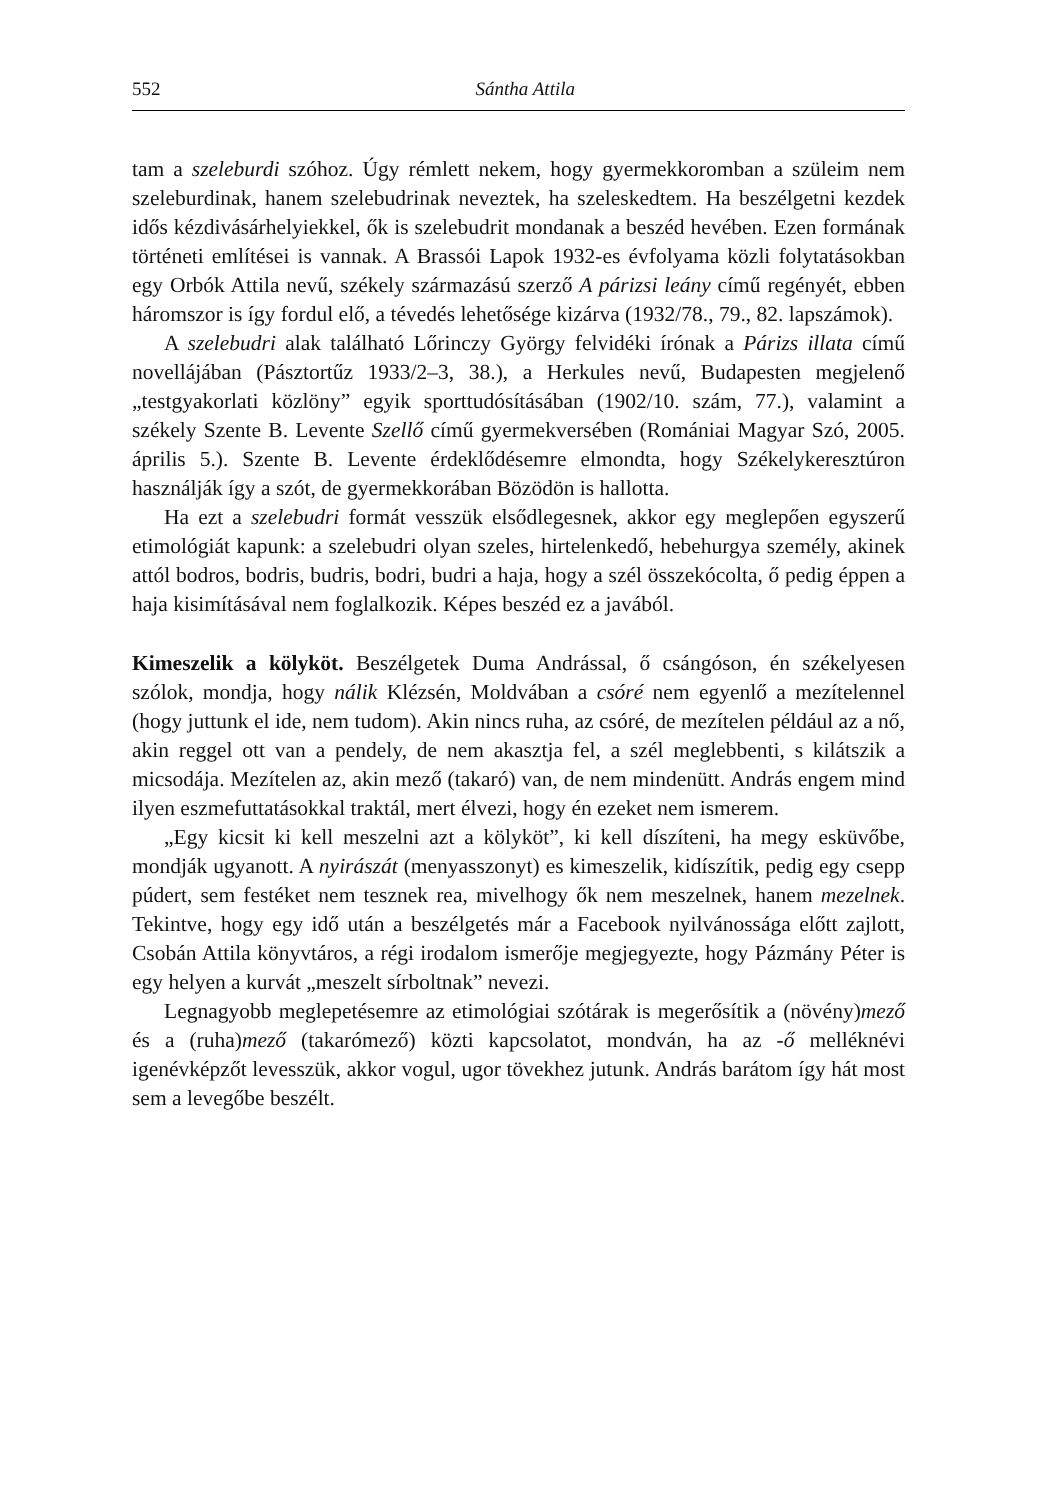552 Sántha Attila
tam a szeleburdi szóhoz. Úgy rémlett nekem, hogy gyermekkoromban a szüleim nem szeleburdinak, hanem szelebudrinak neveztek, ha szeleskedtem. Ha beszélgetni kezdek idős kézdivásárhelyiekkel, ők is szelebudrit mondanak a beszéd hevében. Ezen formának történeti említései is vannak. A Brassói Lapok 1932-es évfolyama közli folytatásokban egy Orbók Attila nevű, székely származású szerző A párizsi leány című regényét, ebben háromszor is így fordul elő, a tévedés lehetősége kizárva (1932/78., 79., 82. lapszámok).
A szelebudri alak található Lőrinczy György felvidéki írónak a Párizs illata című novellájában (Pásztortűz 1933/2–3, 38.), a Herkules nevű, Budapesten megjelenő „testgyakorlati közlöny” egyik sporttudósításában (1902/10. szám, 77.), valamint a székely Szente B. Levente Szellő című gyermekversében (Romániai Magyar Szó, 2005. április 5.). Szente B. Levente érdeklődésemre elmondta, hogy Székelykeresztúron használják így a szót, de gyermekkorában Bözödön is hallotta.
Ha ezt a szelebudri formát vesszük elsődlegesnek, akkor egy meglepően egyszerű etimológiát kapunk: a szelebudri olyan szeles, hirtelenkedő, hebehurgya személy, akinek attól bodros, bodris, budris, bodri, budri a haja, hogy a szél összekócolta, ő pedig éppen a haja kisimításával nem foglalkozik. Képes beszéd ez a javából.
Kimeszelik a kölyköt. Beszélgetek Duma Andrással, ő csángóson, én székelyesen szólok, mondja, hogy nálik Klézsén, Moldvában a csóré nem egyenlő a mezítelennel (hogy juttunk el ide, nem tudom). Akin nincs ruha, az csóré, de mezítelen például az a nő, akin reggel ott van a pendely, de nem akasztja fel, a szél meglebbenti, s kilátszik a micsodája. Mezítelen az, akin mező (takaró) van, de nem mindenütt. András engem mind ilyen eszmefuttatásokkal traktál, mert élvezi, hogy én ezeket nem ismerem.
„Egy kicsit ki kell meszelni azt a kölyköt”, ki kell díszíteni, ha megy esküvőbe, mondják ugyanott. A nyirászát (menyasszonyt) es kimeszelik, kidíszítik, pedig egy csepp púdert, sem festéket nem tesznek rea, mivelhogy ők nem meszelnek, hanem mezelnek. Tekintve, hogy egy idő után a beszélgetés már a Facebook nyilvánossága előtt zajlott, Csobán Attila könyvtáros, a régi irodalom ismerője megjegyezte, hogy Pázmány Péter is egy helyen a kurvát „meszelt sírboltnak” nevezi.
Legnagyobb meglepetésemre az etimológiai szótárak is megerősítik a (növény)mező és a (ruha)mező (takarómező) közti kapcsolatot, mondván, ha az -ő melléknévi igenévképzőt levesszük, akkor vogul, ugor tövekhez jutunk. András barátom így hát most sem a levegőbe beszélt.